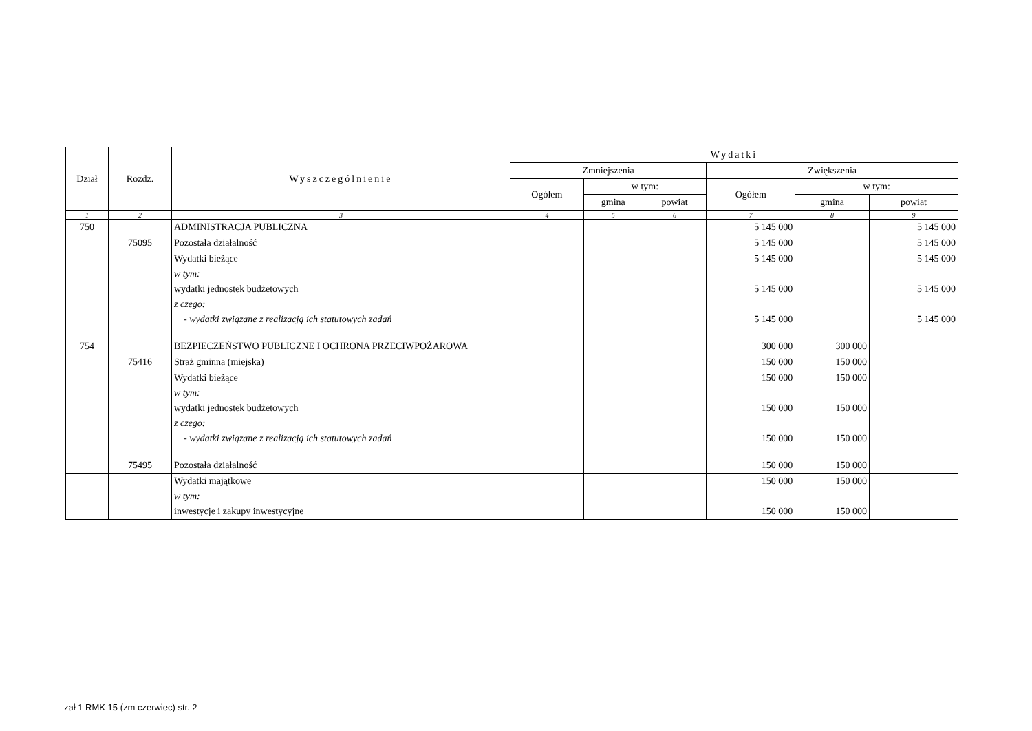| Dział | Rozdz. | Wyszczególnienie | Wydatki | | | | | |
| --- | --- | --- | --- | --- | --- | --- | --- | --- |
| | | | Zmniejszenia | | | Zwiększenia | | |
| | | | Ogółem | w tym: | | Ogółem | w tym: | |
| | | | | gmina | powiat | | gmina | powiat |
| 1 | 2 | 3 | 4 | 5 | 6 | 7 | 8 | 9 |
| 750 | | ADMINISTRACJA PUBLICZNA | | | | 5 145 000 | | 5 145 000 |
| | 75095 | Pozostała działalność | | | | 5 145 000 | | 5 145 000 |
| | | Wydatki bieżące | | | | 5 145 000 | | 5 145 000 |
| | | w tym: | | | | | | |
| | | wydatki jednostek budżetowych | | | | 5 145 000 | | 5 145 000 |
| | | z czego: | | | | | | |
| | | - wydatki związane z realizacją ich statutowych zadań | | | | 5 145 000 | | 5 145 000 |
| 754 | | BEZPIECZEŃSTWO PUBLICZNE I OCHRONA PRZECIWPOŻAROWA | | | | 300 000 | 300 000 | |
| | 75416 | Straż gminna (miejska) | | | | 150 000 | 150 000 | |
| | | Wydatki bieżące | | | | 150 000 | 150 000 | |
| | | w tym: | | | | | | |
| | | wydatki jednostek budżetowych | | | | 150 000 | 150 000 | |
| | | z czego: | | | | | | |
| | | - wydatki związane z realizacją ich statutowych zadań | | | | 150 000 | 150 000 | |
| | 75495 | Pozostała działalność | | | | 150 000 | 150 000 | |
| | | Wydatki majątkowe | | | | 150 000 | 150 000 | |
| | | w tym: | | | | | | |
| | | inwestycje i zakupy inwestycyjne | | | | 150 000 | 150 000 | |
zał 1 RMK 15 (zm czerwiec) str. 2